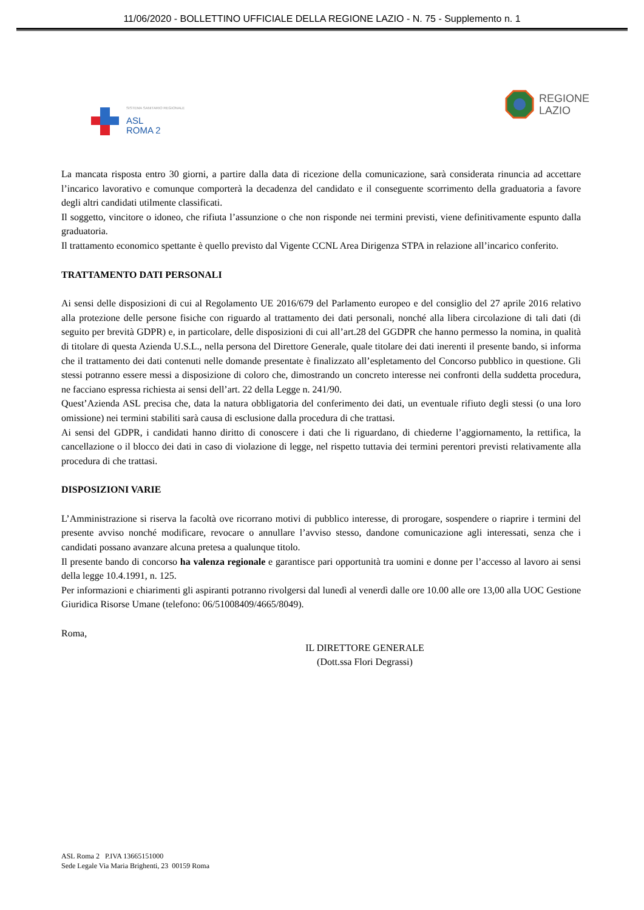11/06/2020 - BOLLETTINO UFFICIALE DELLA REGIONE LAZIO - N. 75 - Supplemento n. 1
SISTEMA SANITARIO REGIONALE
ASL
ROMA 2
REGIONE
LAZIO
La mancata risposta entro 30 giorni, a partire dalla data di ricezione della comunicazione, sarà considerata rinuncia ad accettare l’incarico lavorativo e comunque comporterà la decadenza del candidato e il conseguente scorrimento della graduatoria a favore degli altri candidati utilmente classificati.
Il soggetto, vincitore o idoneo, che rifiuta l’assunzione o che non risponde nei termini previsti, viene definitivamente espunto dalla graduatoria.
Il trattamento economico spettante è quello previsto dal Vigente CCNL Area Dirigenza STPA in relazione all’incarico conferito.
TRATTAMENTO DATI PERSONALI
Ai sensi delle disposizioni di cui al Regolamento UE 2016/679 del Parlamento europeo e del consiglio del 27 aprile 2016 relativo alla protezione delle persone fisiche con riguardo al trattamento dei dati personali, nonché alla libera circolazione di tali dati (di seguito per brevità GDPR) e, in particolare, delle disposizioni di cui all’art.28 del GGDPR che hanno permesso la nomina, in qualità di titolare di questa Azienda U.S.L., nella persona del Direttore Generale, quale titolare dei dati inerenti il presente bando, si informa che il trattamento dei dati contenuti nelle domande presentate è finalizzato all’espletamento del Concorso pubblico in questione. Gli stessi potranno essere messi a disposizione di coloro che, dimostrando un concreto interesse nei confronti della suddetta procedura, ne facciano espressa richiesta ai sensi dell’art. 22 della Legge n. 241/90.
Quest’Azienda ASL precisa che, data la natura obbligatoria del conferimento dei dati, un eventuale rifiuto degli stessi (o una loro omissione) nei termini stabiliti sarà causa di esclusione dalla procedura di che trattasi.
Ai sensi del GDPR, i candidati hanno diritto di conoscere i dati che li riguardano, di chiederne l’aggiornamento, la rettifica, la cancellazione o il blocco dei dati in caso di violazione di legge, nel rispetto tuttavia dei termini perentori previsti relativamente alla procedura di che trattasi.
DISPOSIZIONI VARIE
L’Amministrazione si riserva la facoltà ove ricorrano motivi di pubblico interesse, di prorogare, sospendere o riaprire i termini del presente avviso nonché modificare, revocare o annullare l’avviso stesso, dandone comunicazione agli interessati, senza che i candidati possano avanzare alcuna pretesa a qualunque titolo.
Il presente bando di concorso ha valenza regionale e garantisce pari opportunità tra uomini e donne per l’accesso al lavoro ai sensi della legge 10.4.1991, n. 125.
Per informazioni e chiarimenti gli aspiranti potranno rivolgersi dal lunedì al venerdì dalle ore 10.00 alle ore 13,00 alla UOC Gestione Giuridica Risorse Umane (telefono: 06/51008409/4665/8049).
Roma,
IL DIRETTORE GENERALE
(Dott.ssa Flori Degrassi)
ASL Roma 2 P.IVA 13665151000
Sede Legale Via Maria Brighenti, 23 00159 Roma